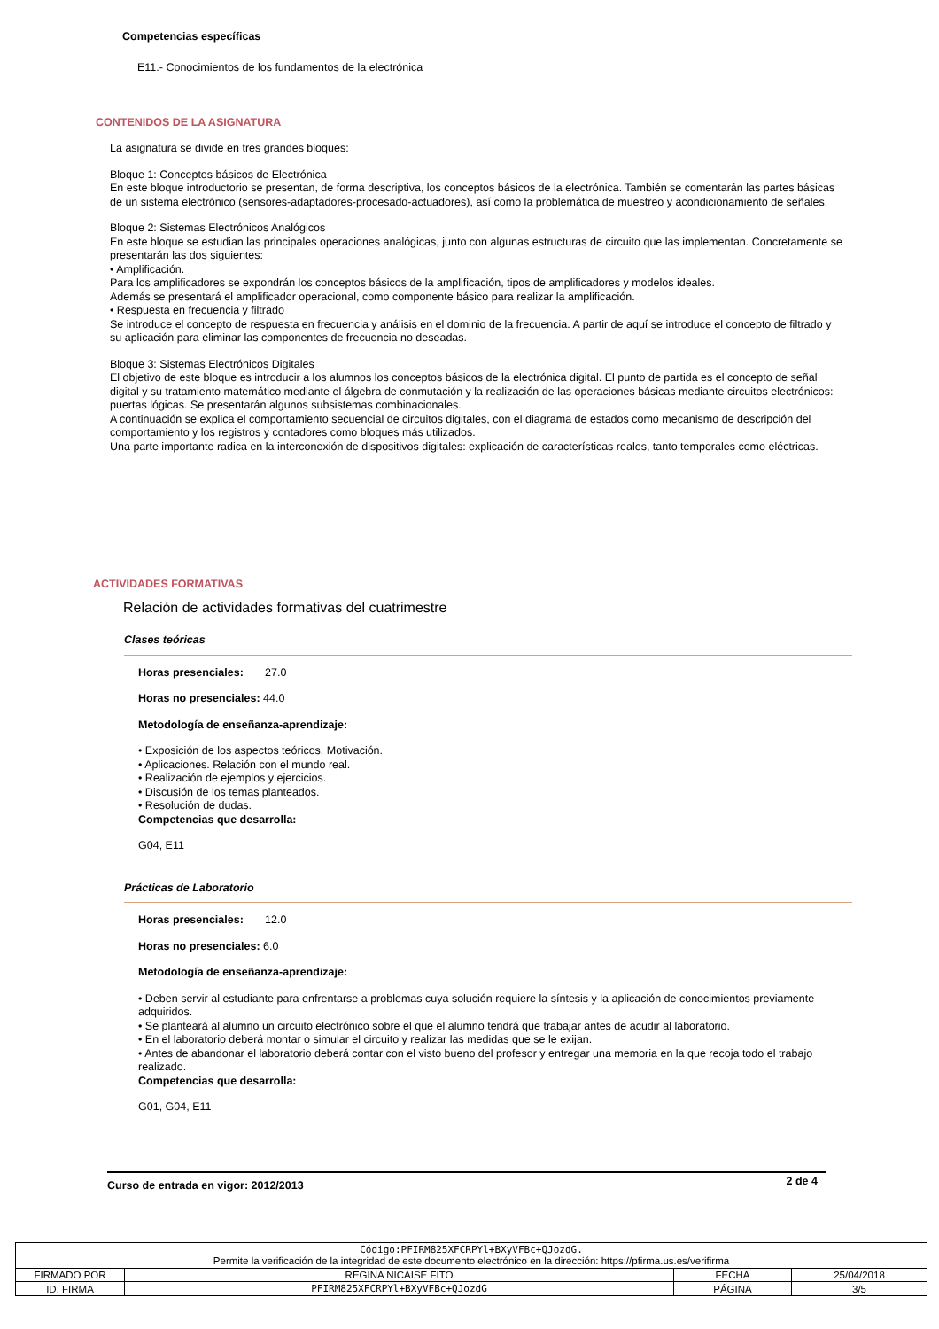Competencias específicas
E11.- Conocimientos de los fundamentos de la electrónica
CONTENIDOS DE LA ASIGNATURA
La asignatura se divide en tres grandes bloques:
Bloque 1: Conceptos básicos de Electrónica
En este bloque introductorio se presentan, de forma descriptiva, los conceptos básicos de la electrónica. También se comentarán las partes básicas de un sistema electrónico (sensores-adaptadores-procesado-actuadores), así como la problemática de muestreo y acondicionamiento de señales.
Bloque 2: Sistemas Electrónicos Analógicos
En este bloque se estudian las principales operaciones analógicas, junto con algunas estructuras de circuito que las implementan. Concretamente se presentarán las dos siguientes:
• Amplificación.
Para los amplificadores se expondrán los conceptos básicos de la amplificación, tipos de amplificadores y modelos ideales.
Además se presentará el amplificador operacional, como componente básico para realizar la amplificación.
• Respuesta en frecuencia y filtrado
Se introduce el concepto de respuesta en frecuencia y análisis en el dominio de la frecuencia. A partir de aquí se introduce el concepto de filtrado y su aplicación para eliminar las componentes de frecuencia no deseadas.
Bloque 3: Sistemas Electrónicos Digitales
El objetivo de este bloque es introducir a los alumnos los conceptos básicos de la electrónica digital. El punto de partida es el concepto de señal digital y su tratamiento matemático mediante el álgebra de conmutación y la realización de las operaciones básicas mediante circuitos electrónicos: puertas lógicas. Se presentarán algunos subsistemas combinacionales.
A continuación se explica el comportamiento secuencial de circuitos digitales, con el diagrama de estados como mecanismo de descripción del comportamiento y los registros y contadores como bloques más utilizados.
Una parte importante radica en la interconexión de dispositivos digitales: explicación de características reales, tanto temporales como eléctricas.
ACTIVIDADES FORMATIVAS
Relación de actividades formativas del cuatrimestre
Clases teóricas
Horas presenciales: 27.0
Horas no presenciales: 44.0
Metodología de enseñanza-aprendizaje:
• Exposición de los aspectos teóricos. Motivación.
• Aplicaciones. Relación con el mundo real.
• Realización de ejemplos y ejercicios.
• Discusión de los temas planteados.
• Resolución de dudas.
Competencias que desarrolla:
G04, E11
Prácticas de Laboratorio
Horas presenciales: 12.0
Horas no presenciales: 6.0
Metodología de enseñanza-aprendizaje:
• Deben servir al estudiante para enfrentarse a problemas cuya solución requiere la síntesis y la aplicación de conocimientos previamente adquiridos.
• Se planteará al alumno un circuito electrónico sobre el que el alumno tendrá que trabajar antes de acudir al laboratorio.
• En el laboratorio deberá montar o simular el circuito y realizar las medidas que se le exijan.
• Antes de abandonar el laboratorio deberá contar con el visto bueno del profesor y entregar una memoria en la que recoja todo el trabajo realizado.
Competencias que desarrolla:
G01, G04, E11
Curso de entrada en vigor: 2012/2013 2 de 4
| Código:PFIRM825XFCRPYl+BXyVFBc+QJozdG. Permite la verificación de la integridad de este documento electrónico en la dirección: https://pfirma.us.es/verifirma | | | |
| FIRMADO POR | REGINA NICAISE FITO | FECHA | 25/04/2018 |
| ID. FIRMA | PFIRM825XFCRPYl+BXyVFBc+QJozdG | PÁGINA | 3/5 |